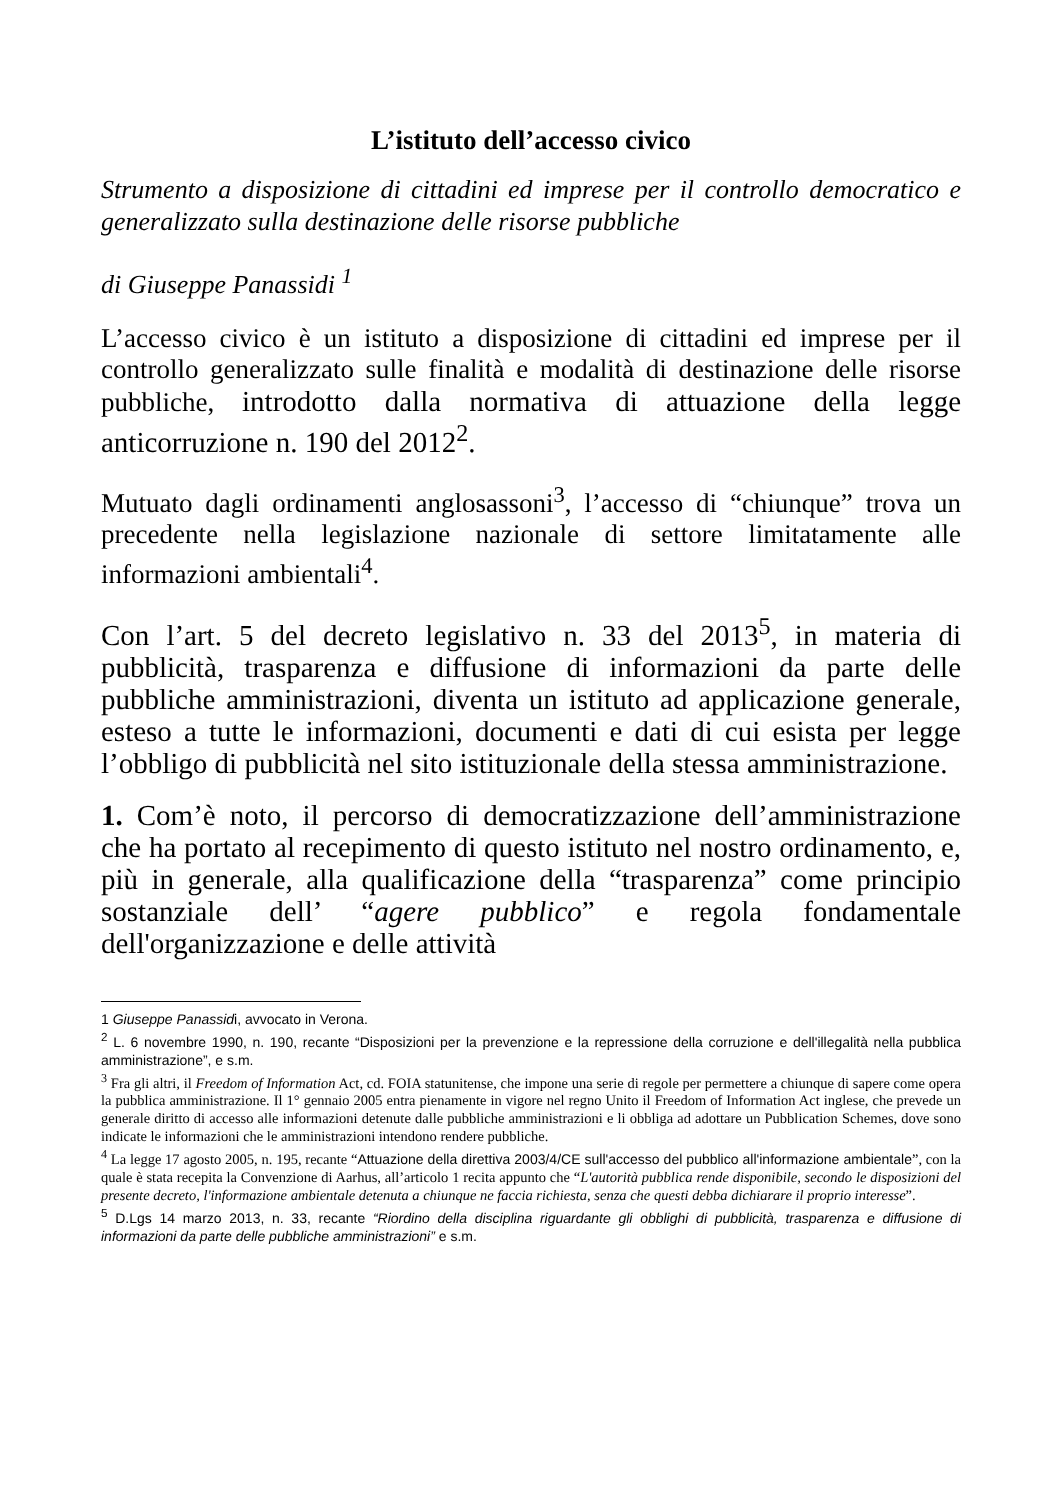L’istituto dell’accesso civico
Strumento a disposizione di cittadini ed imprese per il controllo democratico e generalizzato sulla destinazione delle risorse pubbliche
di Giuseppe Panassidi <sup>1</sup>
L’accesso civico è un istituto a disposizione di cittadini ed imprese per il controllo generalizzato sulle finalità e modalità di destinazione delle risorse pubbliche, introdotto dalla normativa di attuazione della legge anticorruzione n. 190 del 2012<sup>2</sup>.
Mutuato dagli ordinamenti anglosassoni<sup>3</sup>, l’accesso di “chiunque” trova un precedente nella legislazione nazionale di settore limitatamente alle informazioni ambientali<sup>4</sup>.
Con l’art. 5 del decreto legislativo n. 33 del 2013<sup>5</sup>, in materia di pubblicità, trasparenza e diffusione di informazioni da parte delle pubbliche amministrazioni, diventa un istituto ad applicazione generale, esteso a tutte le informazioni, documenti e dati di cui esista per legge l’obbligo di pubblicità nel sito istituzionale della stessa amministrazione.
1. Com’è noto, il percorso di democratizzazione dell’amministrazione che ha portato al recepimento di questo istituto nel nostro ordinamento, e, più in generale, alla qualificazione della “trasparenza” come principio sostanziale dell’ “agere pubblico” e regola fondamentale dell'organizzazione e delle attività
1 Giuseppe Panassidi, avvocato in Verona.
<sup>2</sup> L. 6 novembre 1990, n. 190, recante “Disposizioni per la prevenzione e la repressione della corruzione e dell'illegalità nella pubblica amministrazione”, e s.m.
<sup>3</sup> Fra gli altri, il Freedom of Information Act, cd. FOIA statunitense, che impone una serie di regole per permettere a chiunque di sapere come opera la pubblica amministrazione. Il 1° gennaio 2005 entra pienamente in vigore nel regno Unito il Freedom of Information Act inglese, che prevede un generale diritto di accesso alle informazioni detenute dalle pubbliche amministrazioni e li obbliga ad adottare un Pubblication Schemes, dove sono indicate le informazioni che le amministrazioni intendono rendere pubbliche.
<sup>4</sup> La legge 17 agosto 2005, n. 195, recante “Attuazione della direttiva 2003/4/CE sull'accesso del pubblico all'informazione ambientale”, con la quale è stata recepita la Convenzione di Aarhus, all’articolo 1 recita appunto che “L'autorità pubblica rende disponibile, secondo le disposizioni del presente decreto, l'informazione ambientale detenuta a chiunque ne faccia richiesta, senza che questi debba dichiarare il proprio interesse”.
<sup>5</sup> D.Lgs 14 marzo 2013, n. 33, recante “Riordino della disciplina riguardante gli obblighi di pubblicità, trasparenza e diffusione di informazioni da parte delle pubbliche amministrazioni” e s.m.